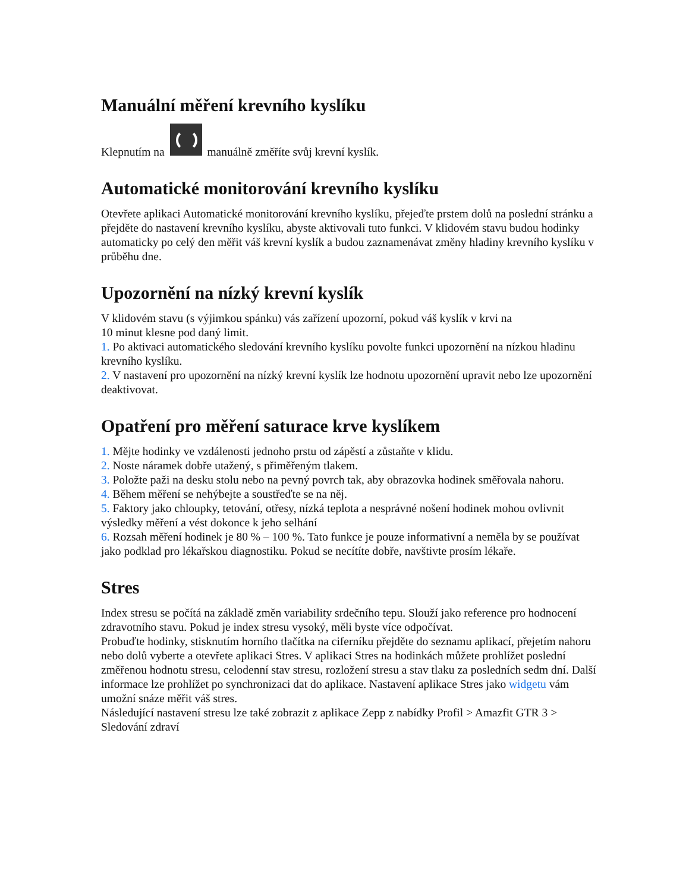Manuální měření krevního kyslíku
Klepnutím na manuálně změříte svůj krevní kyslík.
Automatické monitorování krevního kyslíku
Otevřete aplikaci Automatické monitorování krevního kyslíku, přejeďte prstem dolů na poslední stránku a přejděte do nastavení krevního kyslíku, abyste aktivovali tuto funkci. V klidovém stavu budou hodinky automaticky po celý den měřit váš krevní kyslík a budou zaznamenávat změny hladiny krevního kyslíku v průběhu dne.
Upozornění na nízký krevní kyslík
V klidovém stavu (s výjimkou spánku) vás zařízení upozorní, pokud váš kyslík v krvi na
10 minut klesne pod daný limit.
1. Po aktivaci automatického sledování krevního kyslíku povolte funkci upozornění na nízkou hladinu krevního kyslíku.
2. V nastavení pro upozornění na nízký krevní kyslík lze hodnotu upozornění upravit nebo lze upozornění deaktivovat.
Opatření pro měření saturace krve kyslíkem
1. Mějte hodinky ve vzdálenosti jednoho prstu od zápěstí a zůstaňte v klidu.
2. Noste náramek dobře utažený, s přiměřeným tlakem.
3. Položte paži na desku stolu nebo na pevný povrch tak, aby obrazovka hodinek směřovala nahoru.
4. Během měření se nehýbejte a soustřeďte se na něj.
5. Faktory jako chloupky, tetování, otřesy, nízká teplota a nesprávné nošení hodinek mohou ovlivnit výsledky měření a vést dokonce k jeho selhání
6. Rozsah měření hodinek je 80 % – 100 %. Tato funkce je pouze informativní a neměla by se používat jako podklad pro lékařskou diagnostiku. Pokud se necítíte dobře, navštivte prosím lékaře.
Stres
Index stresu se počítá na základě změn variability srdečního tepu. Slouží jako reference pro hodnocení zdravotního stavu. Pokud je index stresu vysoký, měli byste více odpočívat.
Probuďte hodinky, stisknutím horního tlačítka na ciferníku přejděte do seznamu aplikací, přejetím nahoru nebo dolů vyberte a otevřete aplikaci Stres. V aplikaci Stres na hodinkách můžete prohlížet poslední změřenou hodnotu stresu, celodenní stav stresu, rozložení stresu a stav tlaku za posledních sedm dní. Další informace lze prohlížet po synchronizaci dat do aplikace. Nastavení aplikace Stres jako widgetu vám umožní snáze měřit váš stres.
Následující nastavení stresu lze také zobrazit z aplikace Zepp z nabídky Profil > Amazfit GTR 3 > Sledování zdraví